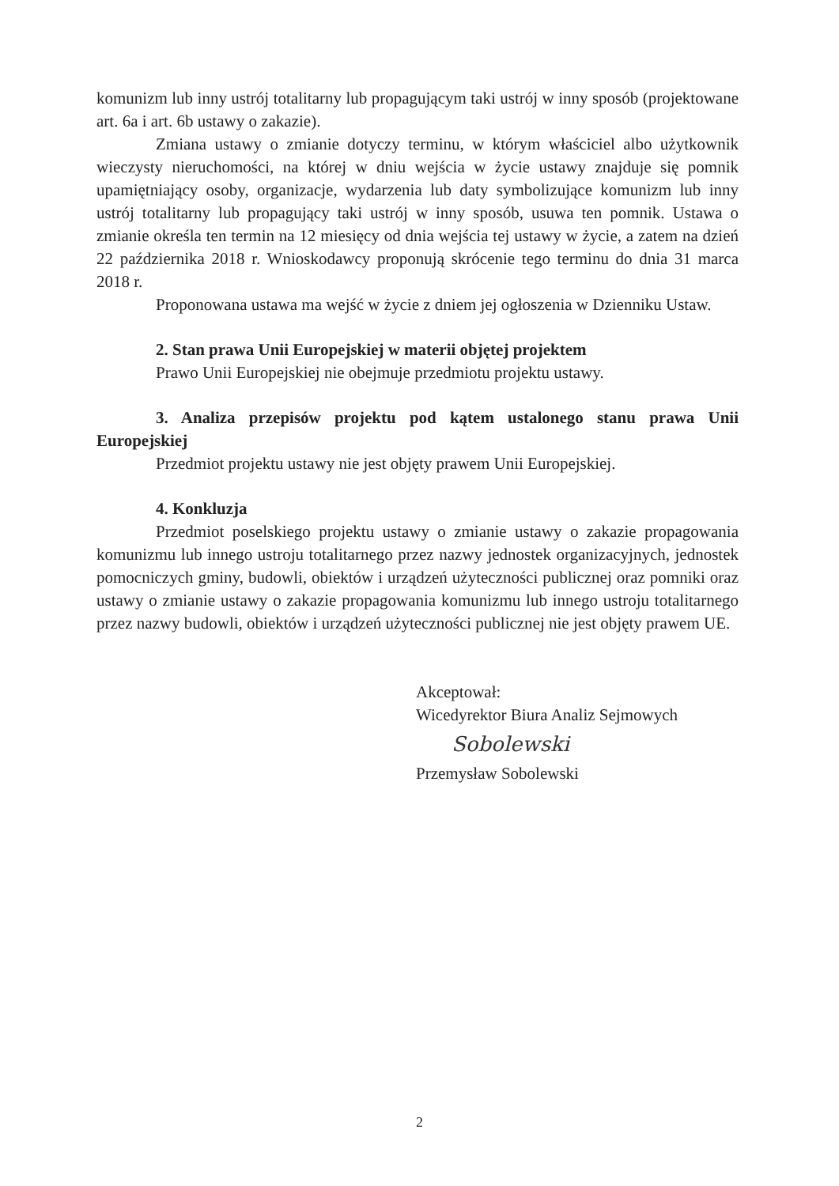komunizm lub inny ustrój totalitarny lub propagującym taki ustrój w inny sposób (projektowane art. 6a i art. 6b ustawy o zakazie).
Zmiana ustawy o zmianie dotyczy terminu, w którym właściciel albo użytkownik wieczysty nieruchomości, na której w dniu wejścia w życie ustawy znajduje się pomnik upamiętniający osoby, organizacje, wydarzenia lub daty symbolizujące komunizm lub inny ustrój totalitarny lub propagujący taki ustrój w inny sposób, usuwa ten pomnik. Ustawa o zmianie określa ten termin na 12 miesięcy od dnia wejścia tej ustawy w życie, a zatem na dzień 22 października 2018 r. Wnioskodawcy proponują skrócenie tego terminu do dnia 31 marca 2018 r.
Proponowana ustawa ma wejść w życie z dniem jej ogłoszenia w Dzienniku Ustaw.
2. Stan prawa Unii Europejskiej w materii objętej projektem
Prawo Unii Europejskiej nie obejmuje przedmiotu projektu ustawy.
3. Analiza przepisów projektu pod kątem ustalonego stanu prawa Unii Europejskiej
Przedmiot projektu ustawy nie jest objęty prawem Unii Europejskiej.
4. Konkluzja
Przedmiot poselskiego projektu ustawy o zmianie ustawy o zakazie propagowania komunizmu lub innego ustroju totalitarnego przez nazwy jednostek organizacyjnych, jednostek pomocniczych gminy, budowli, obiektów i urządzeń użyteczności publicznej oraz pomniki oraz ustawy o zmianie ustawy o zakazie propagowania komunizmu lub innego ustroju totalitarnego przez nazwy budowli, obiektów i urządzeń użyteczności publicznej nie jest objęty prawem UE.
Akceptował:
Wicedyrektor Biura Analiz Sejmowych
Sobolewski
Przemysław Sobolewski
2